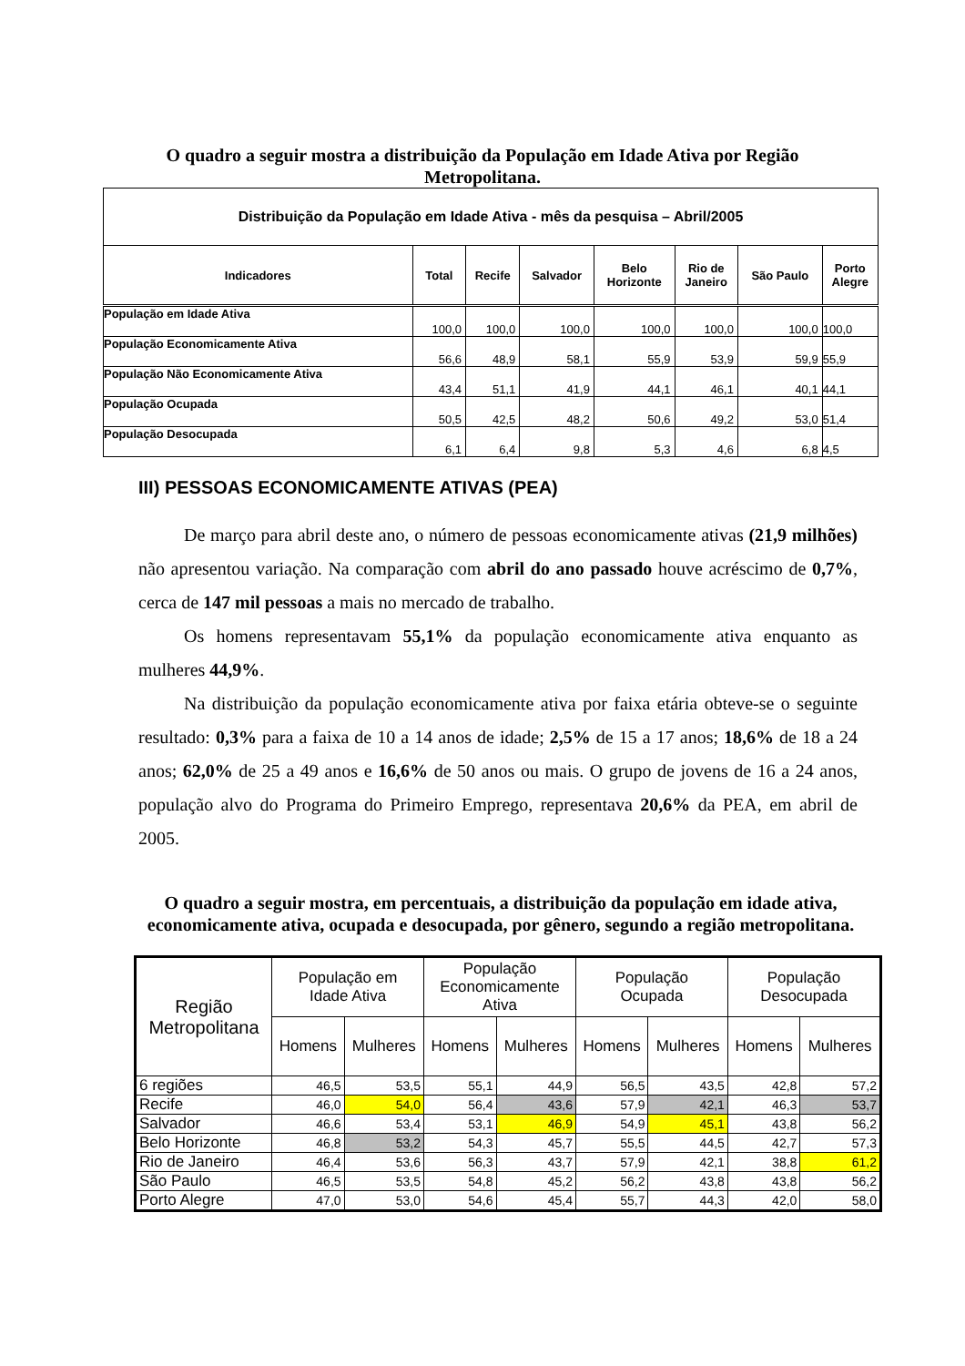O quadro a seguir mostra a distribuição da População em Idade Ativa por Região Metropolitana.
| Distribuição da População em Idade Ativa - mês da pesquisa – Abril/2005 | | | | | | | |
| Indicadores | Total | Recife | Salvador | Belo Horizonte | Rio de Janeiro | São Paulo | Porto Alegre |
| População em Idade Ativa | 100,0 | 100,0 | 100,0 | 100,0 | 100,0 | 100,0 | 100,0 |
| População Economicamente Ativa | 56,6 | 48,9 | 58,1 | 55,9 | 53,9 | 59,9 | 55,9 |
| População Não Economicamente Ativa | 43,4 | 51,1 | 41,9 | 44,1 | 46,1 | 40,1 | 44,1 |
| População Ocupada | 50,5 | 42,5 | 48,2 | 50,6 | 49,2 | 53,0 | 51,4 |
| População Desocupada | 6,1 | 6,4 | 9,8 | 5,3 | 4,6 | 6,8 | 4,5 |
III) PESSOAS ECONOMICAMENTE ATIVAS (PEA)
De março para abril deste ano, o número de pessoas economicamente ativas (21,9 milhões) não apresentou variação. Na comparação com abril do ano passado houve acréscimo de 0,7%, cerca de 147 mil pessoas a mais no mercado de trabalho.
Os homens representavam 55,1% da população economicamente ativa enquanto as mulheres 44,9%.
Na distribuição da população economicamente ativa por faixa etária obteve-se o seguinte resultado: 0,3% para a faixa de 10 a 14 anos de idade; 2,5% de 15 a 17 anos; 18,6% de 18 a 24 anos; 62,0% de 25 a 49 anos e 16,6% de 50 anos ou mais. O grupo de jovens de 16 a 24 anos, população alvo do Programa do Primeiro Emprego, representava 20,6% da PEA, em abril de 2005.
O quadro a seguir mostra, em percentuais, a distribuição da população em idade ativa, economicamente ativa, ocupada e desocupada, por gênero, segundo a região metropolitana.
| Região Metropolitana | População em Idade Ativa | | População Economicamente Ativa | | População Ocupada | | População Desocupada | |
| --- | --- | --- | --- | --- | --- | --- | --- | --- |
| | Homens | Mulheres | Homens | Mulheres | Homens | Mulheres | Homens | Mulheres |
| 6 regiões | 46,5 | 53,5 | 55,1 | 44,9 | 56,5 | 43,5 | 42,8 | 57,2 |
| Recife | 46,0 | 54,0 | 56,4 | 43,6 | 57,9 | 42,1 | 46,3 | 53,7 |
| Salvador | 46,6 | 53,4 | 53,1 | 46,9 | 54,9 | 45,1 | 43,8 | 56,2 |
| Belo Horizonte | 46,8 | 53,2 | 54,3 | 45,7 | 55,5 | 44,5 | 42,7 | 57,3 |
| Rio de Janeiro | 46,4 | 53,6 | 56,3 | 43,7 | 57,9 | 42,1 | 38,8 | 61,2 |
| São Paulo | 46,5 | 53,5 | 54,8 | 45,2 | 56,2 | 43,8 | 43,8 | 56,2 |
| Porto Alegre | 47,0 | 53,0 | 54,6 | 45,4 | 55,7 | 44,3 | 42,0 | 58,0 |